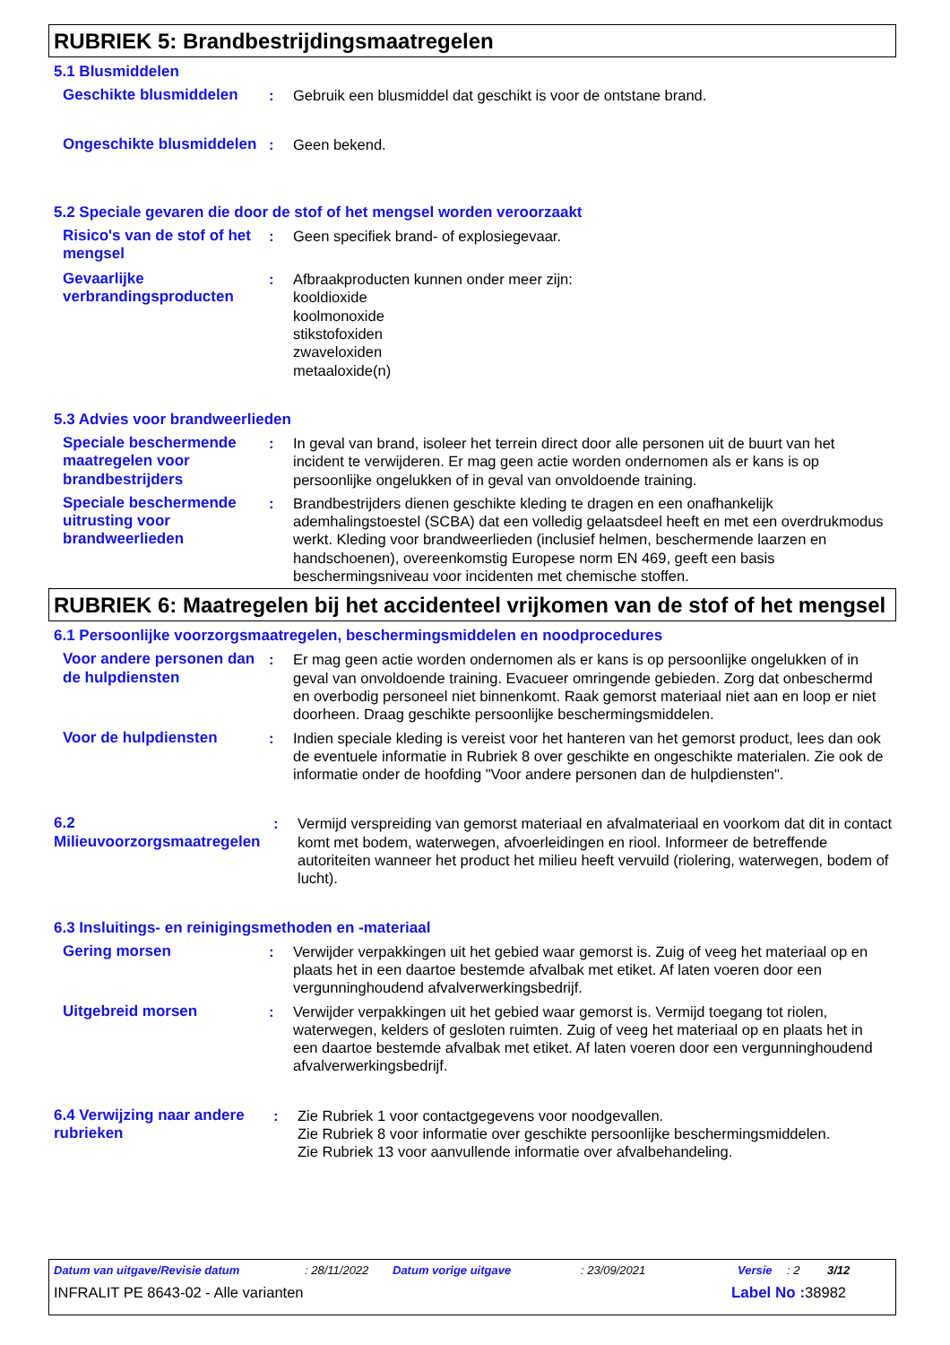RUBRIEK 5: Brandbestrijdingsmaatregelen
5.1 Blusmiddelen
Geschikte blusmiddelen : Gebruik een blusmiddel dat geschikt is voor de ontstane brand.
Ongeschikte blusmiddelen
: Geen bekend.
5.2 Speciale gevaren die door de stof of het mengsel worden veroorzaakt
Risico's van de stof of het mengsel
: Geen specifiek brand- of explosiegevaar.
Gevaarlijke verbrandingsproducten
: Afbraakproducten kunnen onder meer zijn:
kooldioxide
koolmonoxide
stikstofoxiden
zwaveloxiden
metaaloxide(n)
5.3 Advies voor brandweerlieden
Speciale beschermende maatregelen voor brandbestrijders
: In geval van brand, isoleer het terrein direct door alle personen uit de buurt van het incident te verwijderen. Er mag geen actie worden ondernomen als er kans is op persoonlijke ongelukken of in geval van onvoldoende training.
Speciale beschermende uitrusting voor brandweerlieden
: Brandbestrijders dienen geschikte kleding te dragen en een onafhankelijk ademhalingstoestel (SCBA) dat een volledig gelaatsdeel heeft en met een overdrukmodus werkt. Kleding voor brandweerlieden (inclusief helmen, beschermende laarzen en handschoenen), overeenkomstig Europese norm EN 469, geeft een basis beschermingsniveau voor incidenten met chemische stoffen.
RUBRIEK 6: Maatregelen bij het accidenteel vrijkomen van de stof of het mengsel
6.1 Persoonlijke voorzorgsmaatregelen, beschermingsmiddelen en noodprocedures
Voor andere personen dan de hulpdiensten
: Er mag geen actie worden ondernomen als er kans is op persoonlijke ongelukken of in geval van onvoldoende training. Evacueer omringende gebieden. Zorg dat onbeschermd en overbodig personeel niet binnenkomt. Raak gemorst materiaal niet aan en loop er niet doorheen. Draag geschikte persoonlijke beschermingsmiddelen.
Voor de hulpdiensten : Indien speciale kleding is vereist voor het hanteren van het gemorst product, lees dan ook de eventuele informatie in Rubriek 8 over geschikte en ongeschikte materialen. Zie ook de informatie onder de hoofding "Voor andere personen dan de hulpdiensten".
6.2 Milieuvoorzorgsmaatregelen
: Vermijd verspreiding van gemorst materiaal en afvalmateriaal en voorkom dat dit in contact komt met bodem, waterwegen, afvoerleidingen en riool. Informeer de betreffende autoriteiten wanneer het product het milieu heeft vervuild (riolering, waterwegen, bodem of lucht).
6.3 Insluitings- en reinigingsmethoden en -materiaal
Gering morsen : Verwijder verpakkingen uit het gebied waar gemorst is. Zuig of veeg het materiaal op en plaats het in een daartoe bestemde afvalbak met etiket. Af laten voeren door een vergunninghoudend afvalverwerkingsbedrijf.
Uitgebreid morsen : Verwijder verpakkingen uit het gebied waar gemorst is. Vermijd toegang tot riolen, waterwegen, kelders of gesloten ruimten. Zuig of veeg het materiaal op en plaats het in een daartoe bestemde afvalbak met etiket. Af laten voeren door een vergunninghoudend afvalverwerkingsbedrijf.
6.4 Verwijzing naar andere rubrieken
: Zie Rubriek 1 voor contactgegevens voor noodgevallen.
Zie Rubriek 8 voor informatie over geschikte persoonlijke beschermingsmiddelen.
Zie Rubriek 13 voor aanvullende informatie over afvalbehandeling.
Datum van uitgave/Revisie datum: 28/11/2022 Datum vorige uitgave: 23/09/2021 Versie: 2 3/12
INFRALIT PE 8643-02 - Alle varianten Label No : 38982